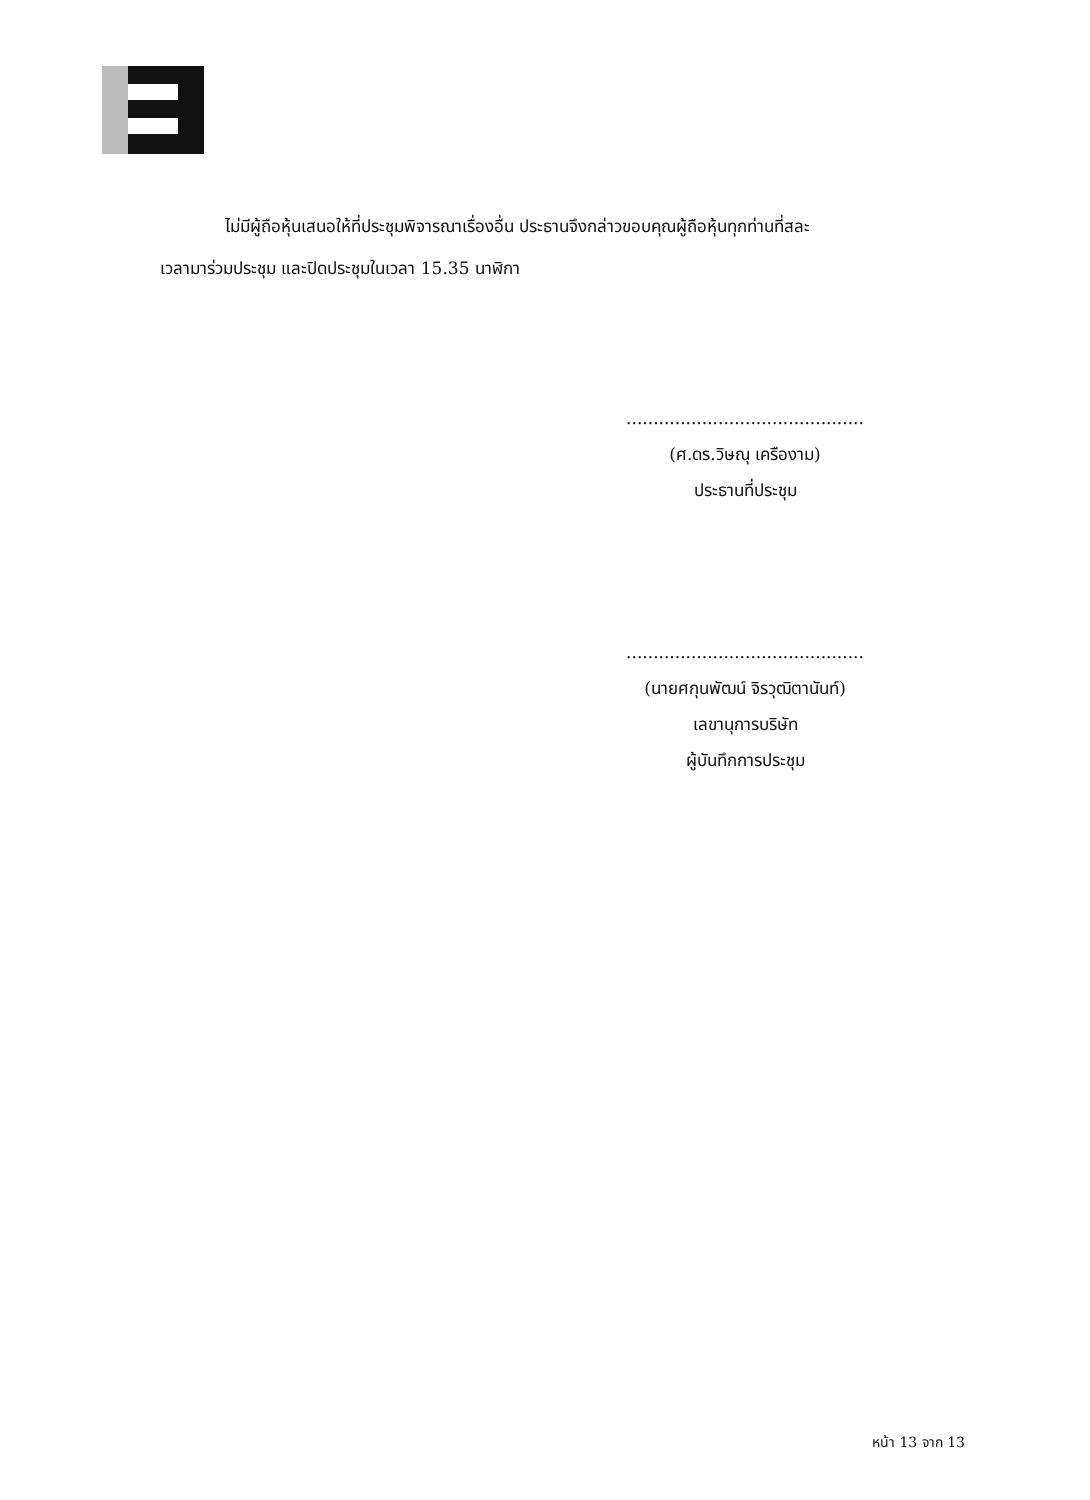ไม่มีผู้ถือหุ้นเสนอให้ที่ประชุมพิจารณาเรื่องอื่น ประธานจึงกล่าวขอบคุณผู้ถือหุ้นทุกท่านที่สละ
เวลามาร่วมประชุม และปิดประชุมในเวลา 15.35 นาฬิกา
............................................
(ศ.ดร.วิษณุ เครืองาม)
ประธานที่ประชุม
............................................
(นายศกุนพัฒน์ จิรวุฒิตานันท์)
เลขานุการบริษัท
ผู้บันทึกการประชุม
หน้า 13 จาก 13